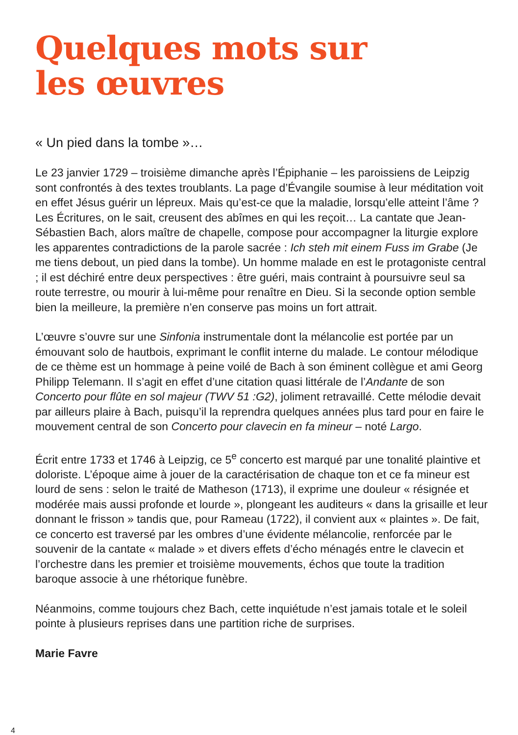Quelques mots sur
les œuvres
« Un pied dans la tombe »…
Le 23 janvier 1729 – troisième dimanche après l’Épiphanie – les paroissiens de Leipzig sont confrontés à des textes troublants. La page d’Évangile soumise à leur méditation voit en effet Jésus guérir un lépreux. Mais qu’est-ce que la maladie, lorsqu’elle atteint l’âme ? Les Écritures, on le sait, creusent des abîmes en qui les reçoit… La cantate que Jean-Sébastien Bach, alors maître de chapelle, compose pour accompagner la liturgie explore les apparentes contradictions de la parole sacrée : Ich steh mit einem Fuss im Grabe (Je me tiens debout, un pied dans la tombe). Un homme malade en est le protagoniste central ; il est déchiré entre deux perspectives : être guéri, mais contraint à poursuivre seul sa route terrestre, ou mourir à lui-même pour renaître en Dieu. Si la seconde option semble bien la meilleure, la première n’en conserve pas moins un fort attrait.
L’œuvre s’ouvre sur une Sinfonia instrumentale dont la mélancolie est portée par un émouvant solo de hautbois, exprimant le conflit interne du malade. Le contour mélodique de ce thème est un hommage à peine voilé de Bach à son éminent collègue et ami Georg Philipp Telemann. Il s’agit en effet d’une citation quasi littérale de l’Andante de son Concerto pour flûte en sol majeur (TWV 51 :G2), joliment retravaillé. Cette mélodie devait par ailleurs plaire à Bach, puisqu’il la reprendra quelques années plus tard pour en faire le mouvement central de son Concerto pour clavecin en fa mineur – noté Largo.
Écrit entre 1733 et 1746 à Leipzig, ce 5<sup>e</sup> concerto est marqué par une tonalité plaintive et doloriste. L’époque aime à jouer de la caractérisation de chaque ton et ce fa mineur est lourd de sens : selon le traité de Matheson (1713), il exprime une douleur « résignée et modérée mais aussi profonde et lourde », plongeant les auditeurs « dans la grisaille et leur donnant le frisson » tandis que, pour Rameau (1722), il convient aux « plaintes ». De fait, ce concerto est traversé par les ombres d’une évidente mélancolie, renforcée par le souvenir de la cantate « malade » et divers effets d’écho ménagés entre le clavecin et l’orchestre dans les premier et troisième mouvements, échos que toute la tradition baroque associe à une rhétorique funèbre.
Néanmoins, comme toujours chez Bach, cette inquiétude n’est jamais totale et le soleil pointe à plusieurs reprises dans une partition riche de surprises.
Marie Favre
4